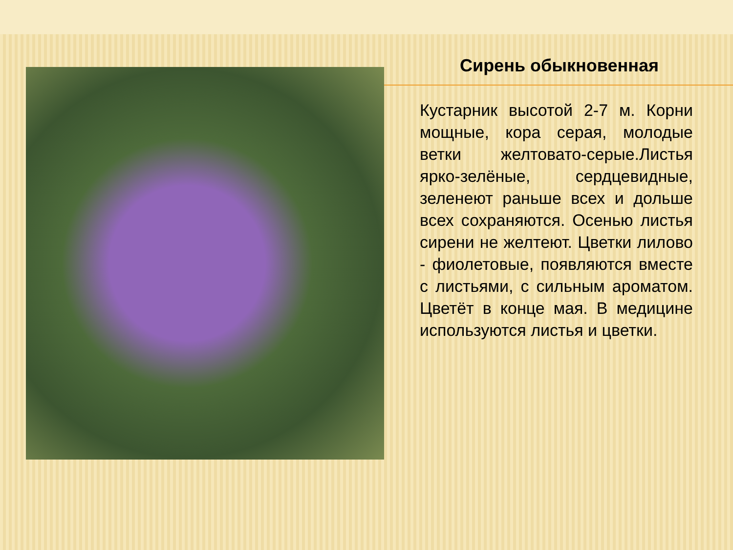Сирень обыкновенная
Кустарник высотой 2-7 м. Корни мощные, кора серая, молодые ветки желтовато-серые.Листья ярко-зелёные, сердцевидные, зеленеют раньше всех и дольше всех сохраняются. Осенью листья сирени не желтеют. Цветки лилово - фиолетовые, появляются вместе с листьями, с сильным ароматом. Цветёт в конце мая. В медицине используются листья и цветки.